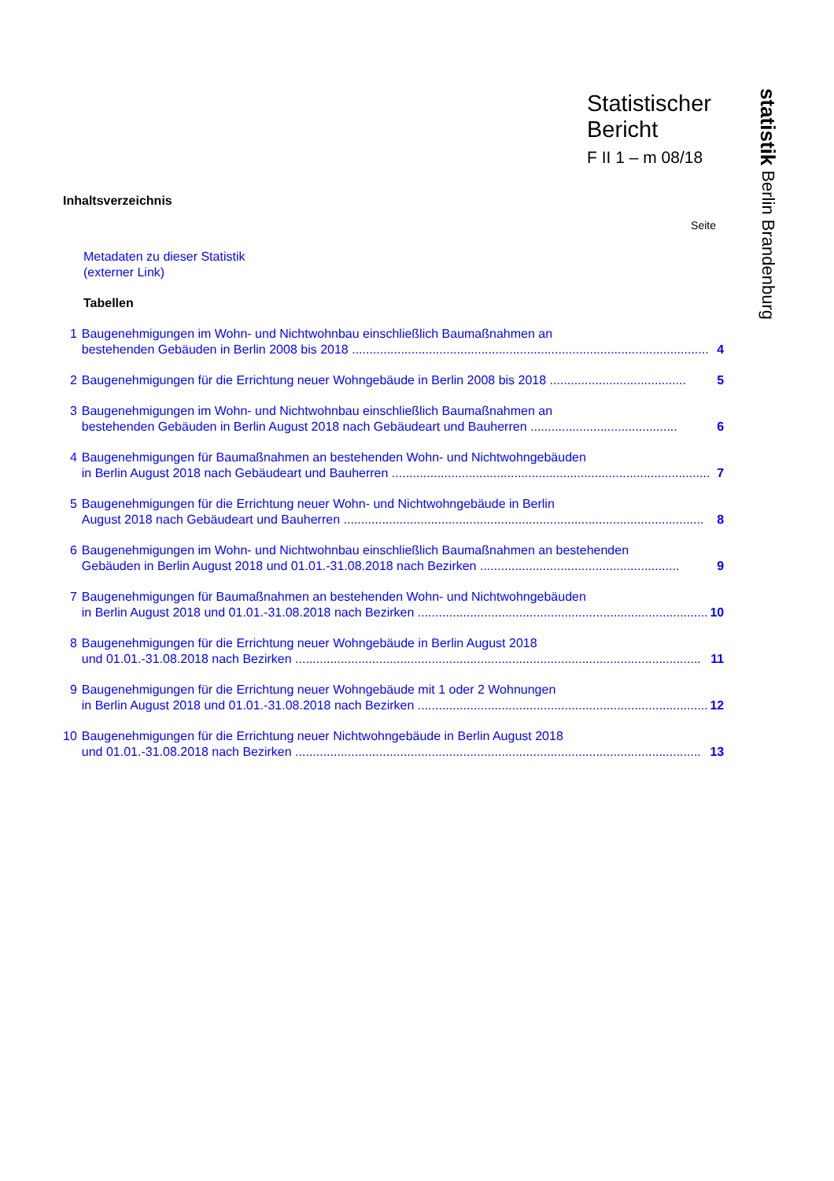statistik Berlin Brandenburg
Statistischer
Bericht
F II 1 – m 08/18
Inhaltsverzeichnis
Seite
Metadaten zu dieser Statistik
(externer Link)
Tabellen
| 1 | Baugenehmigungen im Wohn- und Nichtwohnbau einschließlich Baumaßnahmen an bestehenden Gebäuden in Berlin 2008 bis 2018 ...................................................................................................... | 4 |
| 2 | Baugenehmigungen für die Errichtung neuer Wohngebäude in Berlin 2008 bis 2018 ....................................... | 5 |
| 3 | Baugenehmigungen im Wohn- und Nichtwohnbau einschließlich Baumaßnahmen an bestehenden Gebäuden in Berlin August 2018 nach Gebäudeart und Bauherren .......................................... | 6 |
| 4 | Baugenehmigungen für Baumaßnahmen an bestehenden Wohn- und Nichtwohngebäuden in Berlin August 2018 nach Gebäudeart und Bauherren ........................................................................................... | 7 |
| 5 | Baugenehmigungen für die Errichtung neuer Wohn- und Nichtwohngebäude in Berlin August 2018 nach Gebäudeart und Bauherren ....................................................................................................... | 8 |
| 6 | Baugenehmigungen im Wohn- und Nichtwohnbau einschließlich Baumaßnahmen an bestehenden Gebäuden in Berlin August 2018 und 01.01.-31.08.2018 nach Bezirken ......................................................... | 9 |
| 7 | Baugenehmigungen für Baumaßnahmen an bestehenden Wohn- und Nichtwohngebäuden in Berlin August 2018 und 01.01.-31.08.2018 nach Bezirken ................................................................................... | 10 |
| 8 | Baugenehmigungen für die Errichtung neuer Wohngebäude in Berlin August 2018 und 01.01.-31.08.2018 nach Bezirken .................................................................................................................... | 11 |
| 9 | Baugenehmigungen für die Errichtung neuer Wohngebäude mit 1 oder 2 Wohnungen in Berlin August 2018 und 01.01.-31.08.2018 nach Bezirken ................................................................................... | 12 |
| 10 | Baugenehmigungen für die Errichtung neuer Nichtwohngebäude in Berlin August 2018 und 01.01.-31.08.2018 nach Bezirken .................................................................................................................... | 13 |